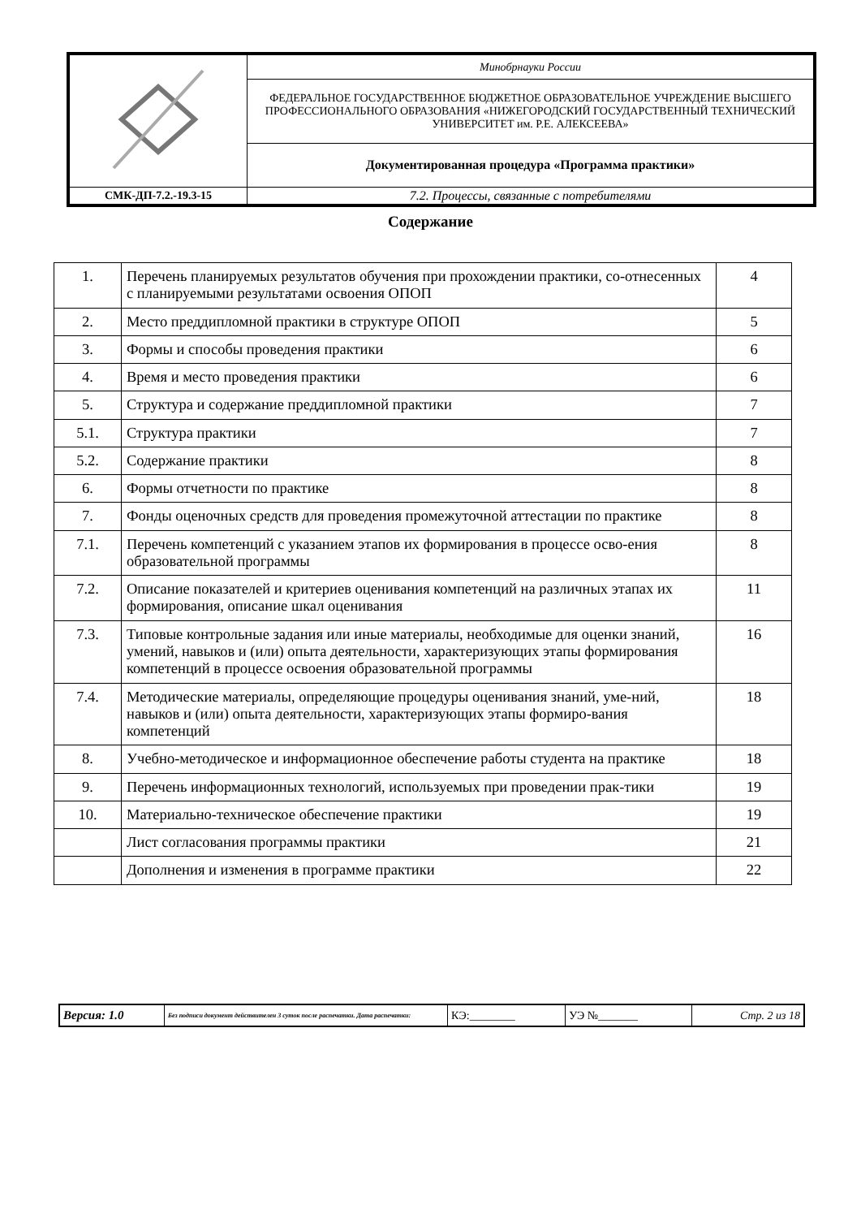| | Минобрнауки России |
| | ФЕДЕРАЛЬНОЕ ГОСУДАРСТВЕННОЕ БЮДЖЕТНОЕ ОБРАЗОВАТЕЛЬНОЕ УЧРЕЖДЕНИЕ ВЫСШЕГО ПРОФЕССИОНАЛЬНОГО ОБРАЗОВАНИЯ «НИЖЕГОРОДСКИЙ ГОСУДАРСТВЕННЫЙ ТЕХНИЧЕСКИЙ УНИВЕРСИТЕТ им. Р.Е. АЛЕКСЕЕВА» |
| | Документированная процедура «Программа практики» |
| СМК-ДП-7.2.-19.3-15 | 7.2. Процессы, связанные с потребителями |
Содержание
| 1. | Перечень планируемых результатов обучения при прохождении практики, со-отнесенных с планируемыми результатами освоения ОПОП | 4 |
| 2. | Место преддипломной практики в структуре ОПОП | 5 |
| 3. | Формы и способы проведения практики | 6 |
| 4. | Время и место проведения практики | 6 |
| 5. | Структура и содержание преддипломной практики | 7 |
| 5.1. | Структура практики | 7 |
| 5.2. | Содержание практики | 8 |
| 6. | Формы отчетности по практике | 8 |
| 7. | Фонды оценочных средств для проведения промежуточной аттестации по практике | 8 |
| 7.1. | Перечень компетенций с указанием этапов их формирования в процессе осво-ения образовательной программы | 8 |
| 7.2. | Описание показателей и критериев оценивания компетенций на различных этапах их формирования, описание шкал оценивания | 11 |
| 7.3. | Типовые контрольные задания или иные материалы, необходимые для оценки знаний, умений, навыков и (или) опыта деятельности, характеризующих этапы формирования компетенций в процессе освоения образовательной программы | 16 |
| 7.4. | Методические материалы, определяющие процедуры оценивания знаний, уме-ний, навыков и (или) опыта деятельности, характеризующих этапы формиро-вания компетенций | 18 |
| 8. | Учебно-методическое и информационное обеспечение работы студента на практике | 18 |
| 9. | Перечень информационных технологий, используемых при проведении прак-тики | 19 |
| 10. | Материально-техническое обеспечение практики | 19 |
| | Лист согласования программы практики | 21 |
| | Дополнения и изменения в программе практики | 22 |
| Версия: 1.0 | Без подписи документ действителен 3 суток после распечатки. Дата распечатки: | КЭ:________ | УЭ №_______ | Стр. 2 из 18 |